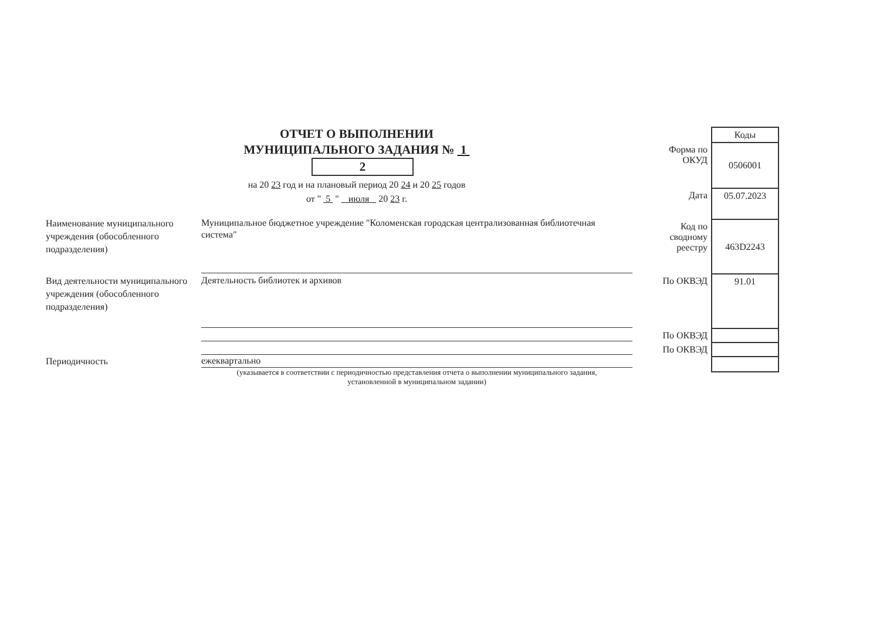ОТЧЕТ О ВЫПОЛНЕНИИ
МУНИЦИПАЛЬНОГО ЗАДАНИЯ № 1 2
на 20 23 год и на плановый период 20 24 и 20 25 годов
от " 5 " июля 20 23 г.
Наименование муниципального учреждения (обособленного подразделения)
Муниципальное бюджетное учреждение "Коломенская городская централизованная библиотечная система"
Вид деятельности муниципального учреждения (обособленного подразделения)
Деятельность библиотек и архивов
Периодичность
ежеквартально
(указывается в соответствии с периодичностью представления отчета о выполнении муниципального задания,
установленной в муниципальном задании)
| | Коды |
| Форма по ОКУД | 0506001 |
| Дата | 05.07.2023 |
| Код по сводному реестру | 463D2243 |
| По ОКВЭД | 91.01 |
| По ОКВЭД | |
| По ОКВЭД | |